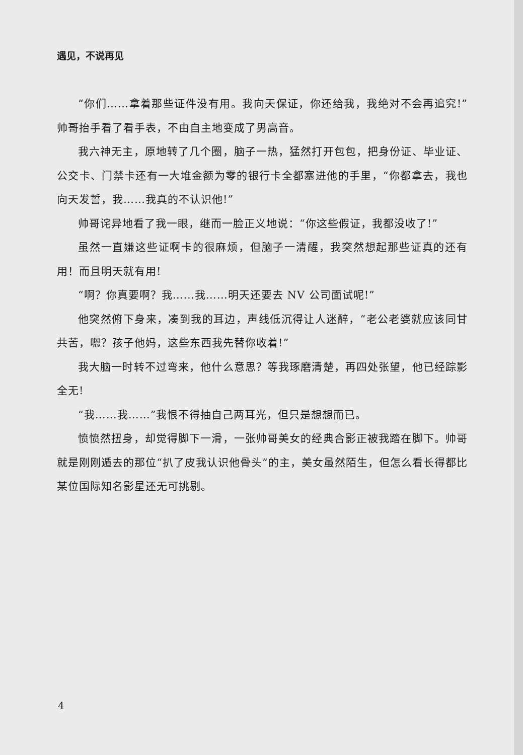遇见，不说再见
“你们……拿着那些证件没有用。我向天保证，你还给我，我绝对不会再追究!”帅哥抬手看了看手表，不由自主地变成了男高音。
我六神无主，原地转了几个圈，脑子一热，猛然打开包包，把身份证、毕业证、公交卡、门禁卡还有一大堆金额为零的银行卡全都塞进他的手里，“你都拿去，我也向天发誓，我……我真的不认识他!”
帅哥诧异地看了我一眼，继而一脸正义地说：“你这些假证，我都没收了!”
虽然一直嫌这些证啊卡的很麻烦，但脑子一清醒，我突然想起那些证真的还有用！而且明天就有用!
“啊？你真要啊？我……我……明天还要去 NV 公司面试呢!”
他突然俯下身来，凑到我的耳边，声线低沉得让人迷醉，“老公老婆就应该同甘共苦，嗯？孩子他妈，这些东西我先替你收着!”
我大脑一时转不过弯来，他什么意思？等我琢磨清楚，再四处张望，他已经踪影全无!
“我……我……”我恨不得抽自己两耳光，但只是想想而已。
愤愤然扭身，却觉得脚下一滑，一张帅哥美女的经典合影正被我踏在脚下。帅哥就是刚刚遁去的那位“扒了皮我认识他骨头”的主，美女虽然陌生，但怎么看长得都比某位国际知名影星还无可挑剔。
4